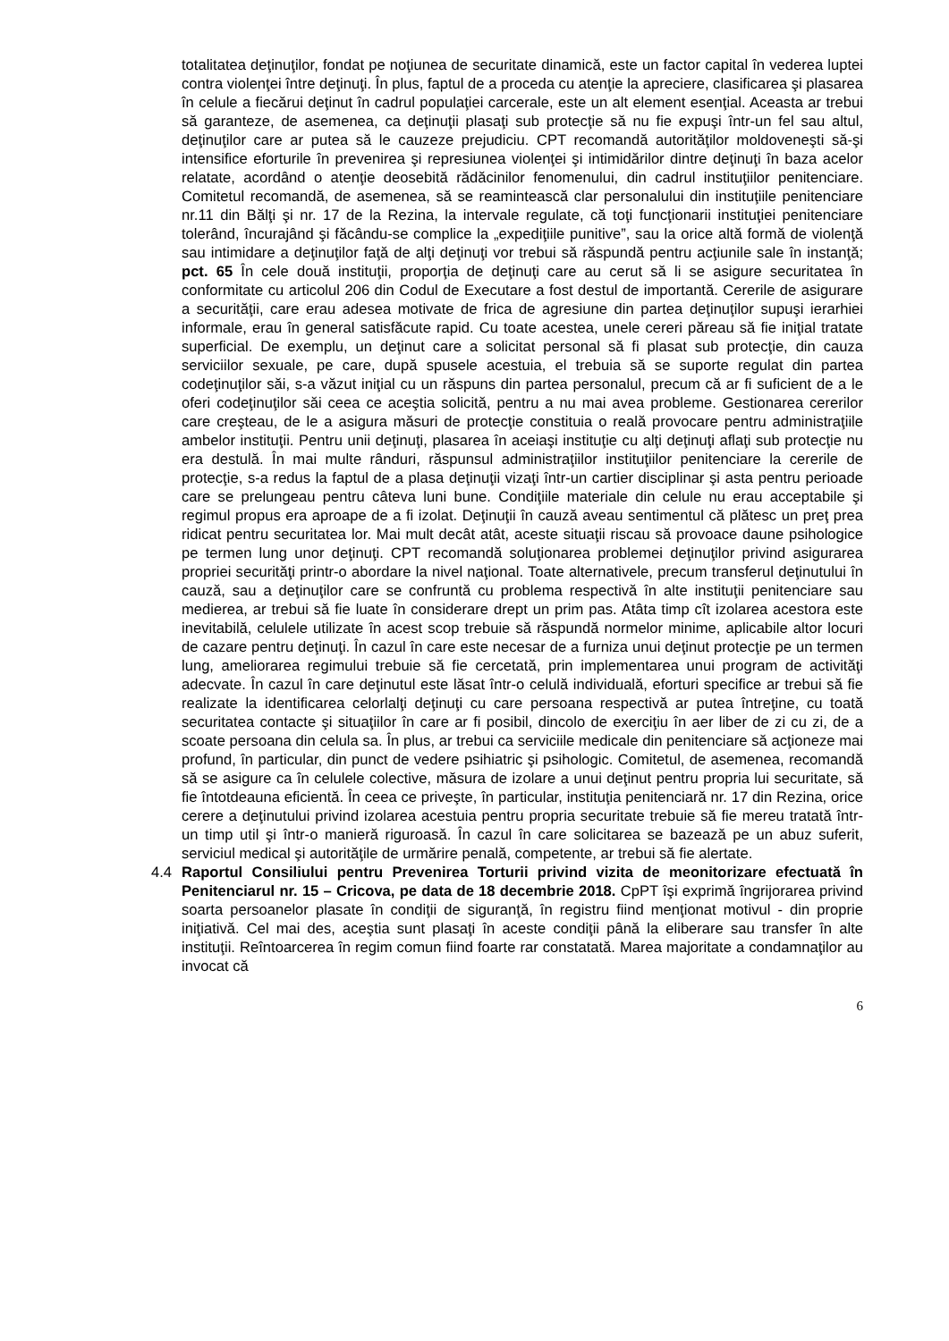totalitatea deţinuţilor, fondat pe noţiunea de securitate dinamică, este un factor capital în vederea luptei contra violenţei între deţinuţi. În plus, faptul de a proceda cu atenţie la apreciere, clasificarea şi plasarea în celule a fiecărui deţinut în cadrul populaţiei carcerale, este un alt element esenţial. Aceasta ar trebui să garanteze, de asemenea, ca deţinuţii plasaţi sub protecţie să nu fie expuşi într-un fel sau altul, deţinuţilor care ar putea să le cauzeze prejudiciu. CPT recomandă autorităţilor moldoveneşti să-şi intensifice eforturile în prevenirea şi represiunea violenţei şi intimidărilor dintre deţinuţi în baza acelor relatate, acordând o atenţie deosebită rădăcinilor fenomenului, din cadrul instituţiilor penitenciare. Comitetul recomandă, de asemenea, să se reamintească clar personalului din instituţiile penitenciare nr.11 din Bălţi şi nr. 17 de la Rezina, la intervale regulate, că toţi funcţionarii instituţiei penitenciare tolerând, încurajând şi făcându-se complice la „expediţiile punitive”, sau la orice altă formă de violenţă sau intimidare a deţinuţilor faţă de alţi deţinuţi vor trebui să răspundă pentru acţiunile sale în instanţă; pct. 65 În cele două instituţii, proporţia de deţinuţi care au cerut să li se asigure securitatea în conformitate cu articolul 206 din Codul de Executare a fost destul de importantă. Cererile de asigurare a securităţii, care erau adesea motivate de frica de agresiune din partea deţinuţilor supuşi ierarhiei informale, erau în general satisfăcute rapid. Cu toate acestea, unele cereri păreau să fie iniţial tratate superficial. De exemplu, un deţinut care a solicitat personal să fi plasat sub protecţie, din cauza serviciilor sexuale, pe care, după spusele acestuia, el trebuia să se suporte regulat din partea codeţinuţilor săi, s-a văzut iniţial cu un răspuns din partea personalul, precum că ar fi suficient de a le oferi codeţinuţilor săi ceea ce aceştia solicită, pentru a nu mai avea probleme. Gestionarea cererilor care creşteau, de le a asigura măsuri de protecţie constituia o reală provocare pentru administraţiile ambelor instituţii. Pentru unii deţinuţi, plasarea în aceiaşi instituţie cu alţi deţinuţi aflaţi sub protecţie nu era destulă. În mai multe rânduri, răspunsul administraţiilor instituţiilor penitenciare la cererile de protecţie, s-a redus la faptul de a plasa deţinuţii vizaţi într-un cartier disciplinar şi asta pentru perioade care se prelungeau pentru câteva luni bune. Condiţiile materiale din celule nu erau acceptabile şi regimul propus era aproape de a fi izolat. Deţinuţii în cauză aveau sentimentul că plătesc un preţ prea ridicat pentru securitatea lor. Mai mult decât atât, aceste situaţii riscau să provoace daune psihologice pe termen lung unor deţinuţi. CPT recomandă soluţionarea problemei deţinuţilor privind asigurarea propriei securităţi printr-o abordare la nivel naţional. Toate alternativele, precum transferul deţinutului în cauză, sau a deţinuţilor care se confruntă cu problema respectivă în alte instituţii penitenciare sau medierea, ar trebui să fie luate în considerare drept un prim pas. Atâta timp cît izolarea acestora este inevitabilă, celulele utilizate în acest scop trebuie să răspundă normelor minime, aplicabile altor locuri de cazare pentru deţinuţi. În cazul în care este necesar de a furniza unui deţinut protecţie pe un termen lung, ameliorarea regimului trebuie să fie cercetată, prin implementarea unui program de activităţi adecvate. În cazul în care deţinutul este lăsat într-o celulă individuală, eforturi specifice ar trebui să fie realizate la identificarea celorlalţi deţinuţi cu care persoana respectivă ar putea întreţine, cu toată securitatea contacte şi situaţiilor în care ar fi posibil, dincolo de exerciţiu în aer liber de zi cu zi, de a scoate persoana din celula sa. În plus, ar trebui ca serviciile medicale din penitenciare să acţioneze mai profund, în particular, din punct de vedere psihiatric şi psihologic. Comitetul, de asemenea, recomandă să se asigure ca în celulele colective, măsura de izolare a unui deţinut pentru propria lui securitate, să fie întotdeauna eficientă. În ceea ce priveşte, în particular, instituţia penitenciară nr. 17 din Rezina, orice cerere a deţinutului privind izolarea acestuia pentru propria securitate trebuie să fie mereu tratată într-un timp util şi într-o manieră riguroasă. În cazul în care solicitarea se bazează pe un abuz suferit, serviciul medical şi autorităţile de urmărire penală, competente, ar trebui să fie alertate.
4.4 Raportul Consiliului pentru Prevenirea Torturii privind vizita de meonitorizare efectuată în Penitenciarul nr. 15 – Cricova, pe data de 18 decembrie 2018. CpPT îşi exprimă îngrijorarea privind soarta persoanelor plasate în condiţii de siguranţă, în registru fiind menţionat motivul - din proprie iniţiativă. Cel mai des, aceştia sunt plasaţi în aceste condiţii până la eliberare sau transfer în alte instituţii. Reîntoarcerea în regim comun fiind foarte rar constatată. Marea majoritate a condamnaţilor au invocat că
6